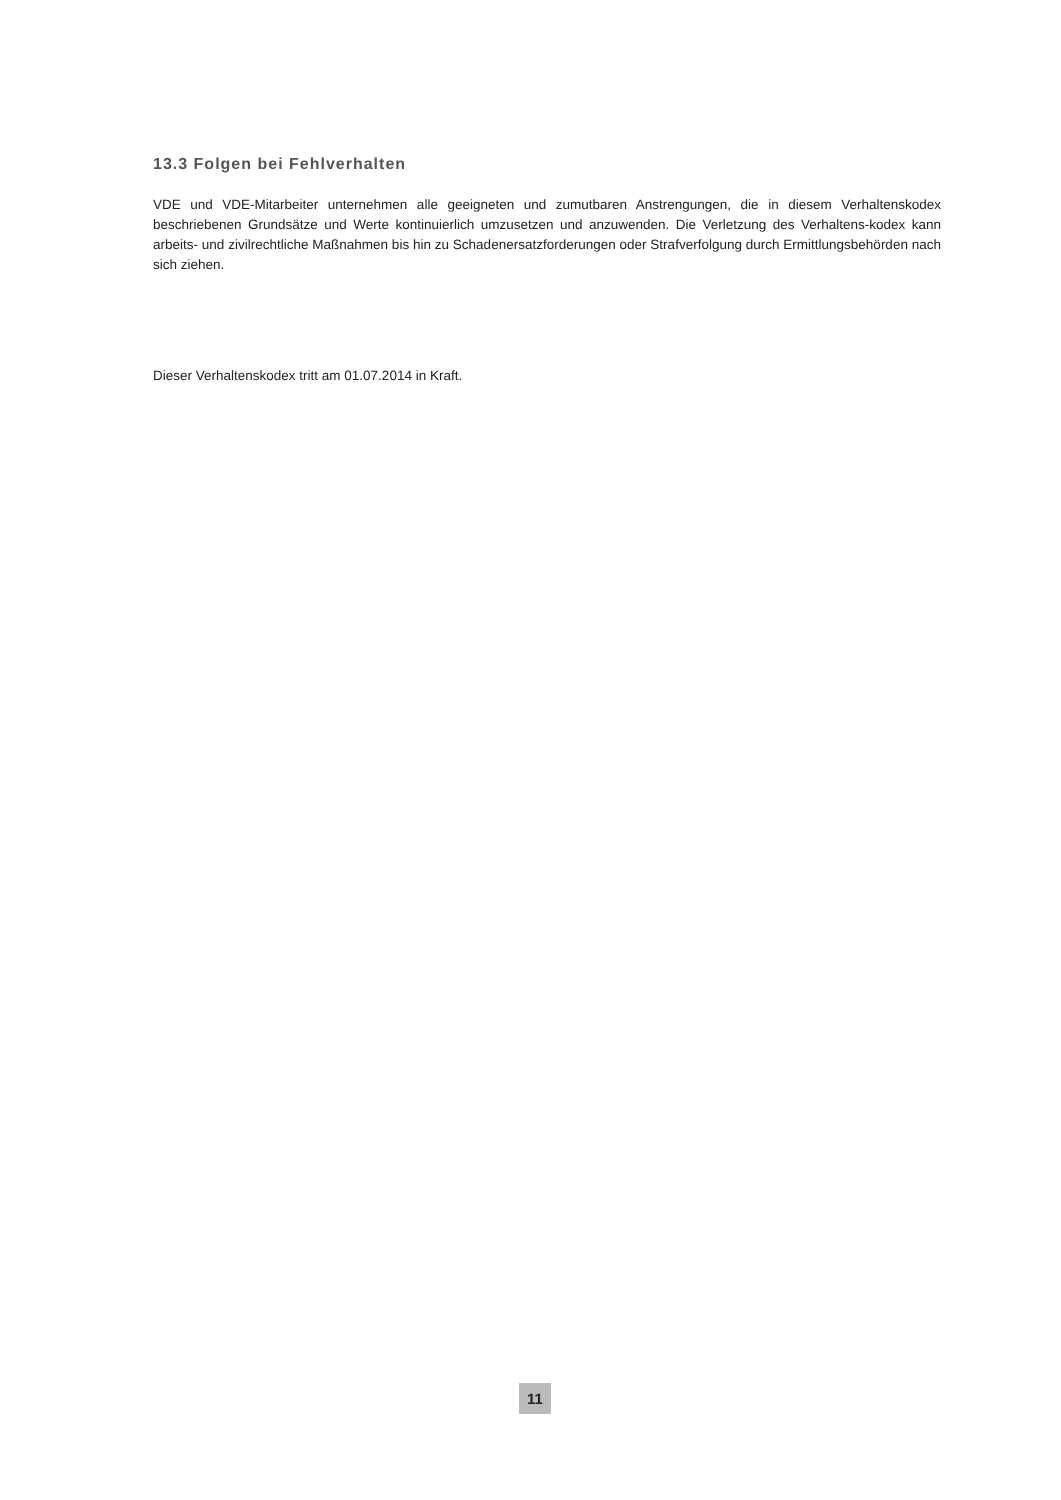13.3 Folgen bei Fehlverhalten
VDE und VDE-Mitarbeiter unternehmen alle geeigneten und zumutbaren Anstrengungen, die in diesem Verhaltenskodex beschriebenen Grundsätze und Werte kontinuierlich umzusetzen und anzuwenden. Die Verletzung des Verhaltens-kodex kann arbeits- und zivilrechtliche Maßnahmen bis hin zu Schadenersatzforderungen oder Strafverfolgung durch Ermittlungsbehörden nach sich ziehen.
Dieser Verhaltenskodex tritt am 01.07.2014 in Kraft.
11